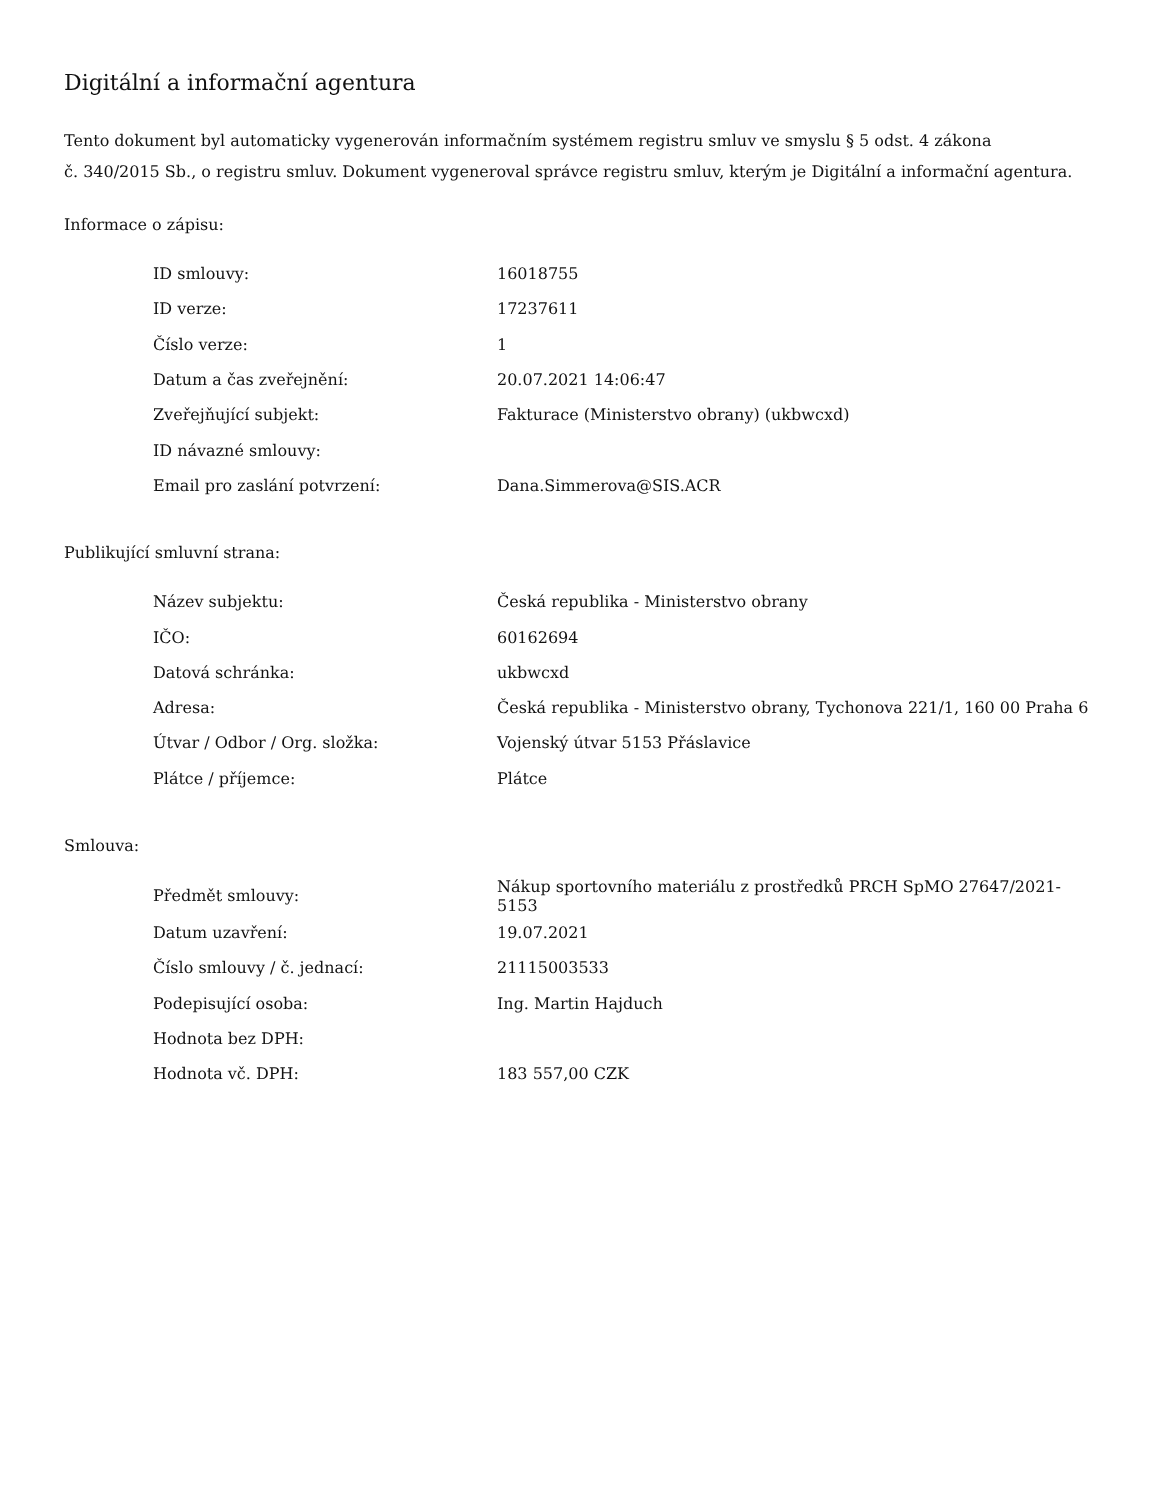Digitální a informační agentura
Tento dokument byl automaticky vygenerován informačním systémem registru smluv ve smyslu § 5 odst. 4 zákona
č. 340/2015 Sb., o registru smluv. Dokument vygeneroval správce registru smluv, kterým je Digitální a informační agentura.
Informace o zápisu:
| ID smlouvy: | 16018755 |
| ID verze: | 17237611 |
| Číslo verze: | 1 |
| Datum a čas zveřejnění: | 20.07.2021 14:06:47 |
| Zveřejňující subjekt: | Fakturace (Ministerstvo obrany) (ukbwcxd) |
| ID návazné smlouvy: | |
| Email pro zaslání potvrzení: | Dana.Simmerova@SIS.ACR |
Publikující smluvní strana:
| Název subjektu: | Česká republika - Ministerstvo obrany |
| IČO: | 60162694 |
| Datová schránka: | ukbwcxd |
| Adresa: | Česká republika - Ministerstvo obrany, Tychonova 221/1, 160 00 Praha 6 |
| Útvar / Odbor / Org. složka: | Vojenský útvar 5153 Přáslavice |
| Plátce / příjemce: | Plátce |
Smlouva:
| Předmět smlouvy: | Nákup sportovního materiálu z prostředků PRCH SpMO 27647/2021-5153 |
| Datum uzavření: | 19.07.2021 |
| Číslo smlouvy / č. jednací: | 21115003533 |
| Podepisující osoba: | Ing. Martin Hajduch |
| Hodnota bez DPH: | |
| Hodnota vč. DPH: | 183 557,00 CZK |